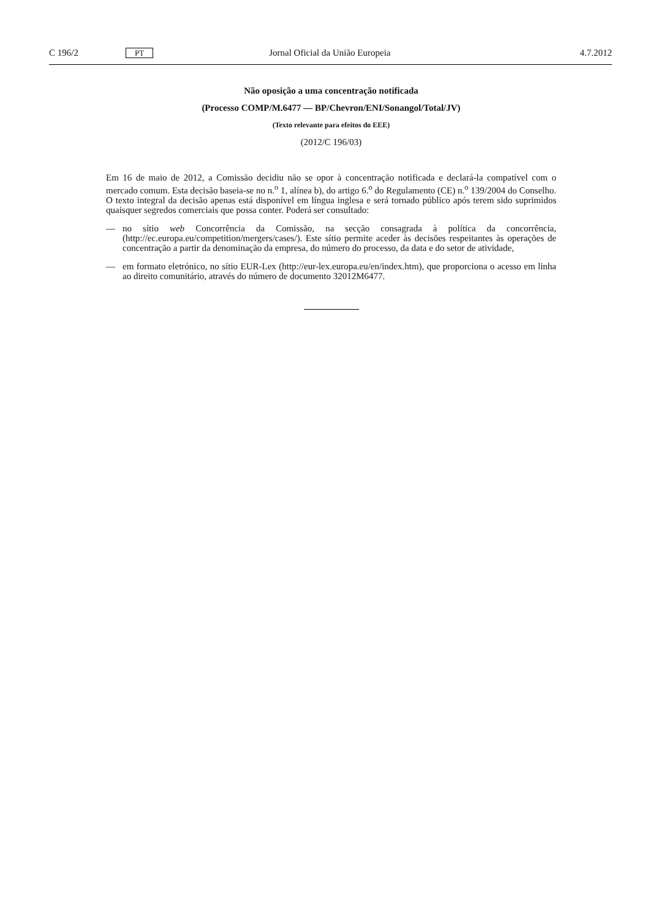C 196/2 PT Jornal Oficial da União Europeia 4.7.2012
Não oposição a uma concentração notificada
(Processo COMP/M.6477 — BP/Chevron/ENI/Sonangol/Total/JV)
(Texto relevante para efeitos do EEE)
(2012/C 196/03)
Em 16 de maio de 2012, a Comissão decidiu não se opor à concentração notificada e declará-la compatível com o mercado comum. Esta decisão baseia-se no n.<sup>o</sup> 1, alínea b), do artigo 6.<sup>o</sup> do Regulamento (CE) n.<sup>o</sup> 139/2004 do Conselho. O texto integral da decisão apenas está disponível em língua inglesa e será tornado público após terem sido suprimidos quaisquer segredos comerciais que possa conter. Poderá ser consultado:
— no sítio web Concorrência da Comissão, na secção consagrada à política da concorrência, (http://ec.europa.eu/competition/mergers/cases/). Este sítio permite aceder às decisões respeitantes às operações de concentração a partir da denominação da empresa, do número do processo, da data e do setor de atividade,
— em formato eletrónico, no sítio EUR-Lex (http://eur-lex.europa.eu/en/index.htm), que proporciona o acesso em linha ao direito comunitário, através do número de documento 32012M6477.